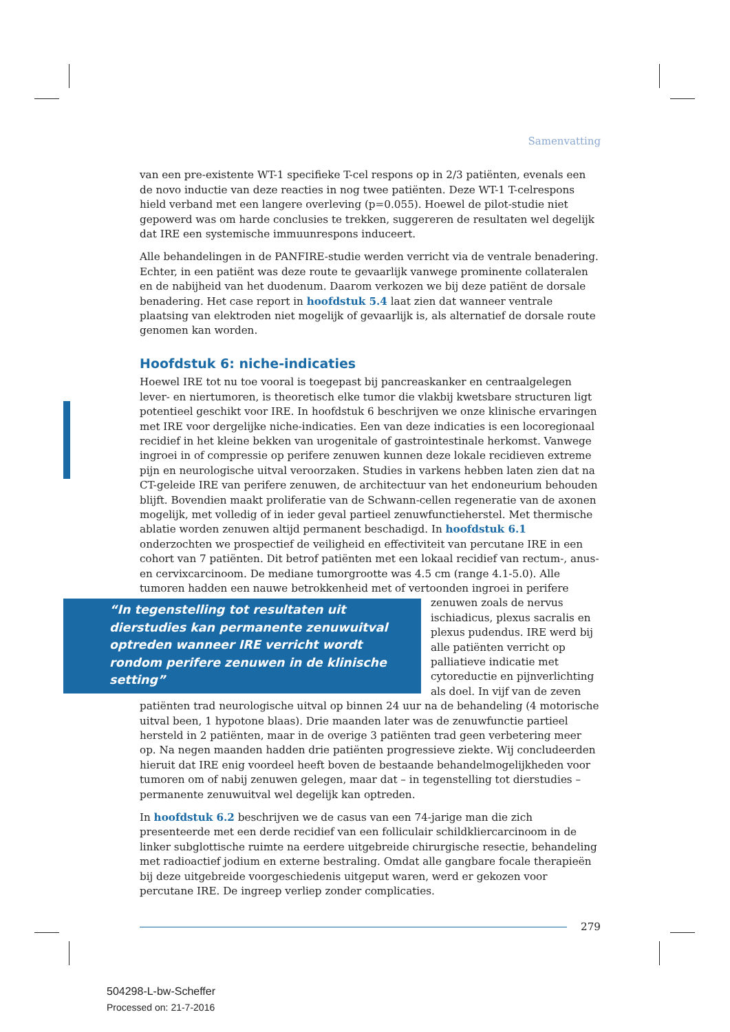Samenvatting
van een pre-existente WT-1 specifieke T-cel respons op in 2/3 patiënten, evenals een de novo inductie van deze reacties in nog twee patiënten. Deze WT-1 T-celrespons hield verband met een langere overleving (p=0.055). Hoewel de pilot-studie niet gepowerd was om harde conclusies te trekken, suggereren de resultaten wel degelijk dat IRE een systemische immuunrespons induceert.
Alle behandelingen in de PANFIRE-studie werden verricht via de ventrale benadering. Echter, in een patiënt was deze route te gevaarlijk vanwege prominente collateralen en de nabijheid van het duodenum. Daarom verkozen we bij deze patiënt de dorsale benadering. Het case report in hoofdstuk 5.4 laat zien dat wanneer ventrale plaatsing van elektroden niet mogelijk of gevaarlijk is, als alternatief de dorsale route genomen kan worden.
Hoofdstuk 6: niche-indicaties
Hoewel IRE tot nu toe vooral is toegepast bij pancreaskanker en centraalgelegen lever- en niertumoren, is theoretisch elke tumor die vlakbij kwetsbare structuren ligt potentieel geschikt voor IRE. In hoofdstuk 6 beschrijven we onze klinische ervaringen met IRE voor dergelijke niche-indicaties. Een van deze indicaties is een locoregionaal recidief in het kleine bekken van urogenitale of gastrointestinale herkomst. Vanwege ingroei in of compressie op perifere zenuwen kunnen deze lokale recidieven extreme pijn en neurologische uitval veroorzaken. Studies in varkens hebben laten zien dat na CT-geleide IRE van perifere zenuwen, de architectuur van het endoneurium behouden blijft. Bovendien maakt proliferatie van de Schwann-cellen regeneratie van de axonen mogelijk, met volledig of in ieder geval partieel zenuwfunctieherstel. Met thermische ablatie worden zenuwen altijd permanent beschadigd. In hoofdstuk 6.1 onderzochten we prospectief de veiligheid en effectiviteit van percutane IRE in een cohort van 7 patiënten. Dit betrof patiënten met een lokaal recidief van rectum-, anus- en cervixcarcinoom. De mediane tumorgrootte was 4.5 cm (range 4.1-5.0). Alle tumoren hadden een nauwe betrokkenheid met of vertoonden ingroei in perifere zenuwen “In tegenstelling tot resultaten uit dierstudies kan permanente zenuwuitval optreden wanneer IRE verricht wordt rondom perifere zenuwen in de klinische setting” zoals de nervus ischiadicus, plexus sacralis en plexus pudendus. IRE werd bij alle patiënten verricht op palliatieve indicatie met cytoreductie en pijnverlichting als doel. In vijf van de zeven patiënten trad neurologische uitval op binnen 24 uur na de behandeling (4 motorische uitval been, 1 hypotone blaas). Drie maanden later was de zenuwfunctie partieel hersteld in 2 patiënten, maar in de overige 3 patiënten trad geen verbetering meer op. Na negen maanden hadden drie patiënten progressieve ziekte. Wij concludeerden hieruit dat IRE enig voordeel heeft boven de bestaande behandelmogelijkheden voor tumoren om of nabij zenuwen gelegen, maar dat – in tegenstelling tot dierstudies – permanente zenuwuitval wel degelijk kan optreden.
In hoofdstuk 6.2 beschrijven we de casus van een 74-jarige man die zich presenteerde met een derde recidief van een folliculair schildkliercarcinoom in de linker subglottische ruimte na eerdere uitgebreide chirurgische resectie, behandeling met radioactief jodium en externe bestraling. Omdat alle gangbare focale therapieën bij deze uitgebreide voorgeschiedenis uitgeput waren, werd er gekozen voor percutane IRE. De ingreep verliep zonder complicaties.
279
504298-L-bw-Scheffer
Processed on: 21-7-2016